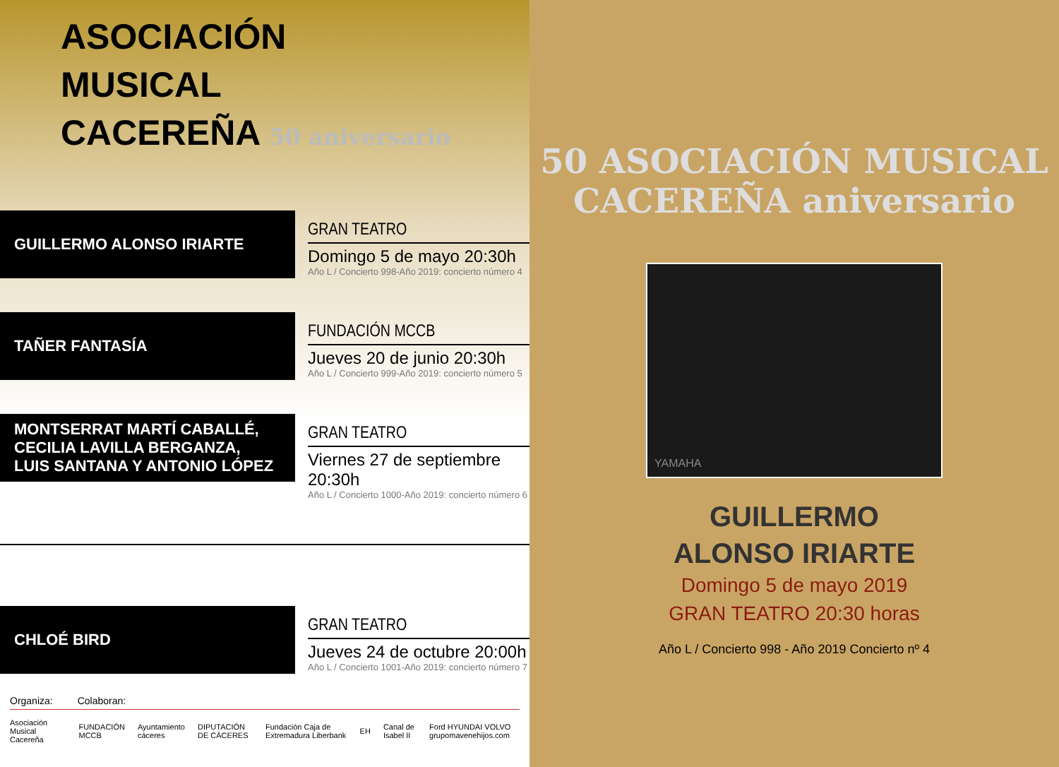ASOCIACIÓN
MUSICAL
CACEREÑA 50 aniversario
GUILLERMO ALONSO IRIARTE
GRAN TEATRO
Domingo 5 de mayo 20:30h
Año L / Concierto 998-Año 2019: concierto número 4
TAÑER FANTASÍA
FUNDACIÓN MCCB
Jueves 20 de junio 20:30h
Año L / Concierto 999-Año 2019: concierto número 5
MONTSERRAT MARTÍ CABALLÉ,
CECILIA LAVILLA BERGANZA,
LUIS SANTANA Y ANTONIO LÓPEZ
GRAN TEATRO
Viernes 27 de septiembre 20:30h
Año L / Concierto 1000-Año 2019: concierto número 6
CHLOÉ BIRD
GRAN TEATRO
Jueves 24 de octubre 20:00h
Año L / Concierto 1001-Año 2019: concierto número 7
Organiza: Colaboran:
Asociación Musical Cacereña FUNDACIÓN MCCB Ayuntamiento cáceres DIPUTACIÓN DE CÁCERES Fundación Caja de Extremadura Liberbank EH Canal de Isabel II Ford HYUNDAI VOLVO grupomavenehijos.com
50 ASOCIACIÓN MUSICAL CACEREÑA aniversario
YAMAHA
GUILLERMO
ALONSO IRIARTE
Domingo 5 de mayo 2019
GRAN TEATRO 20:30 horas
Año L / Concierto 998 - Año 2019 Concierto nº 4